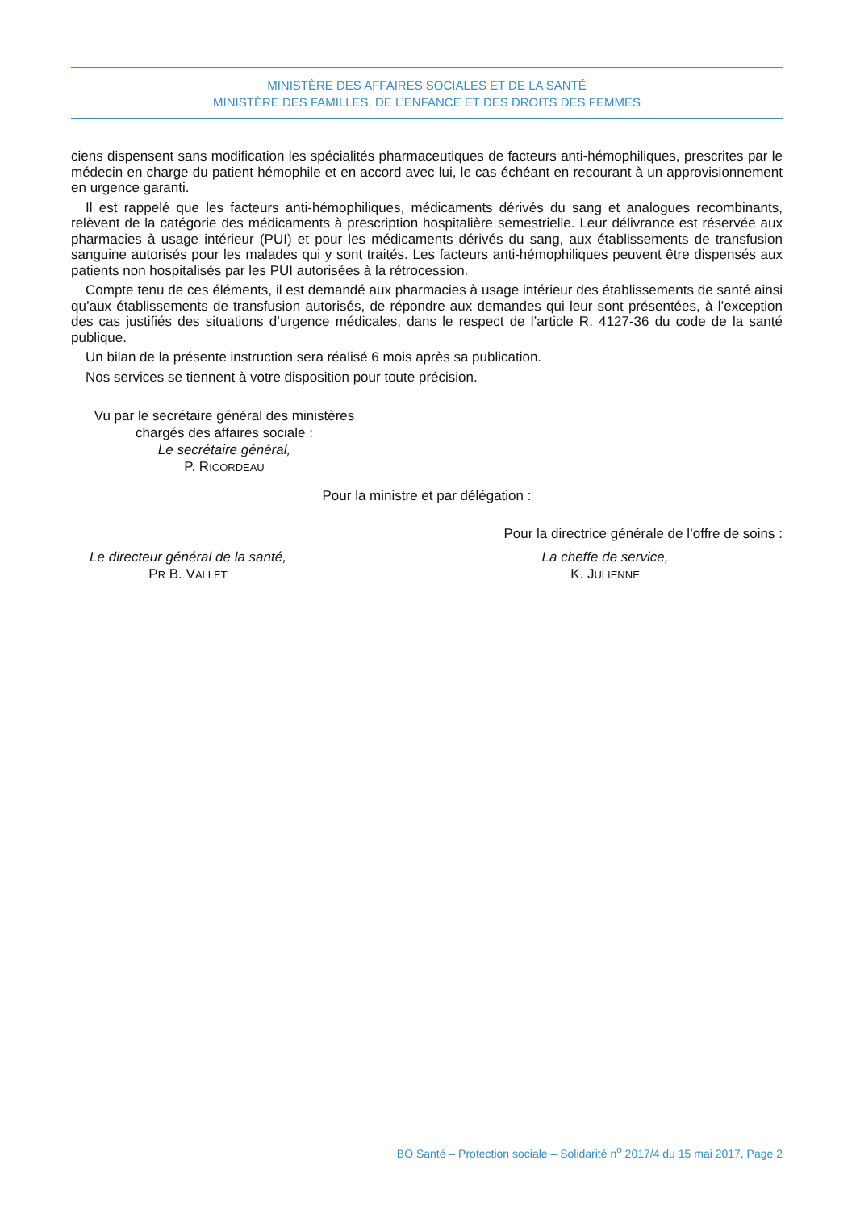MINISTÈRE DES AFFAIRES SOCIALES ET DE LA SANTÉ
MINISTÈRE DES FAMILLES, DE L’ENFANCE ET DES DROITS DES FEMMES
ciens dispensent sans modification les spécialités pharmaceutiques de facteurs anti-hémophiliques, prescrites par le médecin en charge du patient hémophile et en accord avec lui, le cas échéant en recourant à un approvisionnement en urgence garanti.
Il est rappelé que les facteurs anti-hémophiliques, médicaments dérivés du sang et analogues recombinants, relèvent de la catégorie des médicaments à prescription hospitalière semestrielle. Leur délivrance est réservée aux pharmacies à usage intérieur (PUI) et pour les médicaments dérivés du sang, aux établissements de transfusion sanguine autorisés pour les malades qui y sont traités. Les facteurs anti-hémophiliques peuvent être dispensés aux patients non hospitalisés par les PUI autorisées à la rétrocession.
Compte tenu de ces éléments, il est demandé aux pharmacies à usage intérieur des établissements de santé ainsi qu’aux établissements de transfusion autorisés, de répondre aux demandes qui leur sont présentées, à l’exception des cas justifiés des situations d’urgence médicales, dans le respect de l’article R. 4127-36 du code de la santé publique.
Un bilan de la présente instruction sera réalisé 6 mois après sa publication.
Nos services se tiennent à votre disposition pour toute précision.
Vu par le secrétaire général des ministères
chargés des affaires sociale :
Le secrétaire général,
P. RICORDEAU
Pour la ministre et par délégation :
Pour la directrice générale de l’offre de soins :
Le directeur général de la santé,
PR B. VALLET
La cheffe de service,
K. JULIENNE
BO Santé – Protection sociale – Solidarité n<sup>o</sup> 2017/4 du 15 mai 2017, Page 2